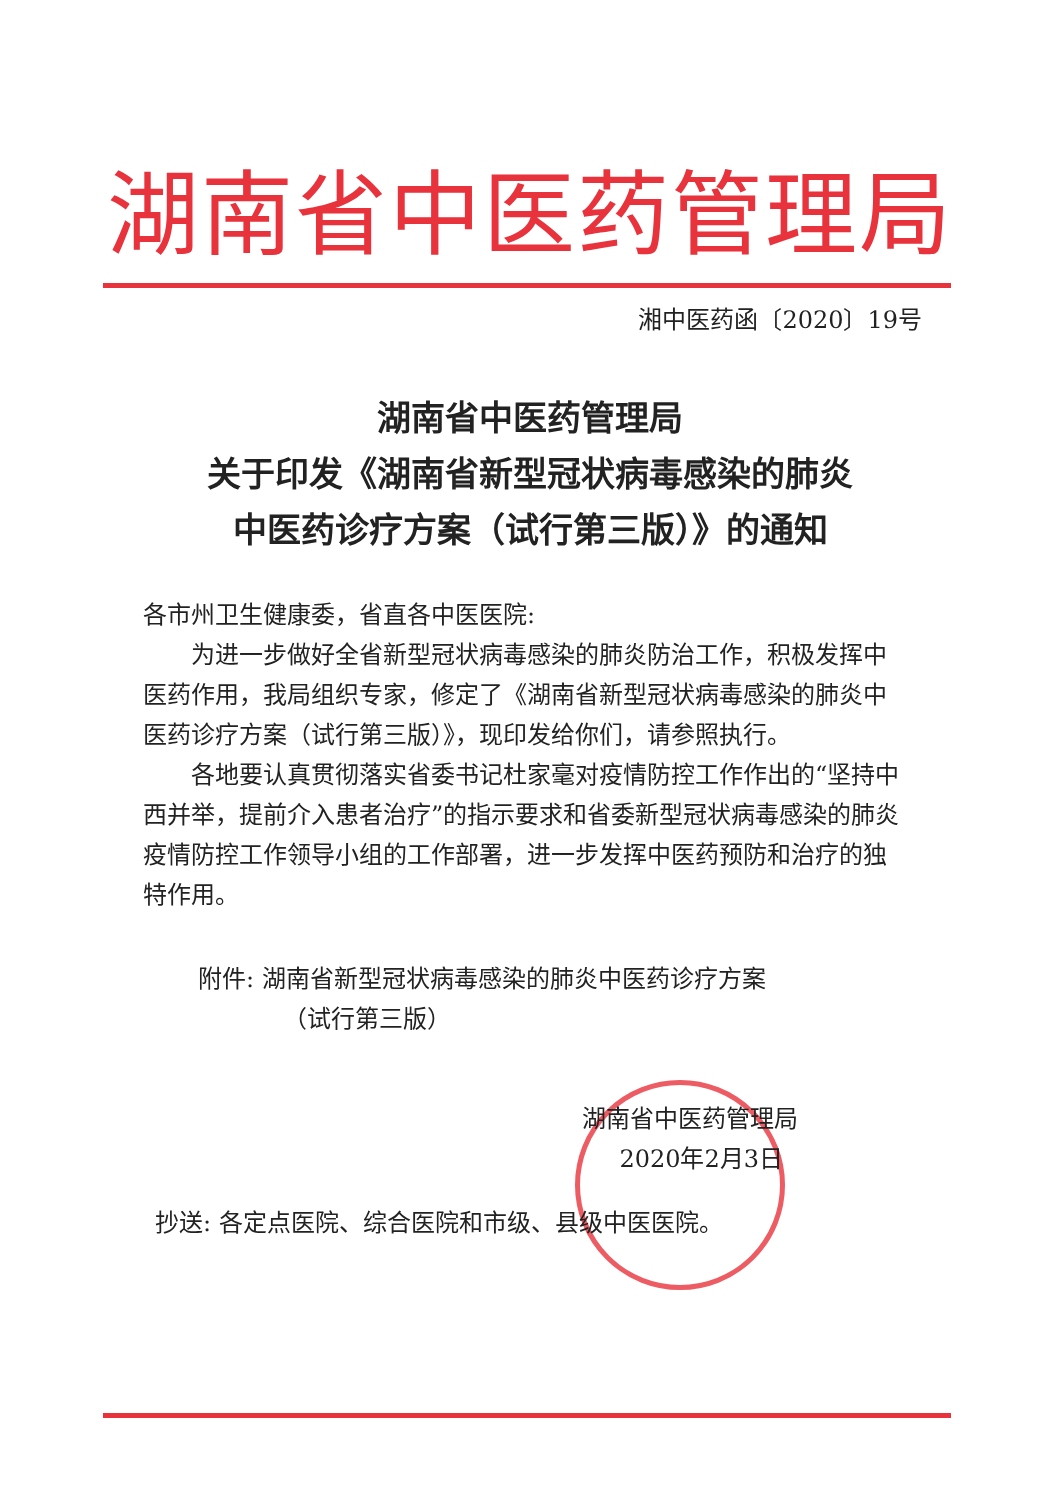湖南省中医药管理局
湘中医药函〔2020〕19号
湖南省中医药管理局
关于印发《湖南省新型冠状病毒感染的肺炎
中医药诊疗方案（试行第三版）》的通知
各市州卫生健康委，省直各中医医院:
为进一步做好全省新型冠状病毒感染的肺炎防治工作，积极发挥中医药作用，我局组织专家，修定了《湖南省新型冠状病毒感染的肺炎中医药诊疗方案（试行第三版）》，现印发给你们，请参照执行。
各地要认真贯彻落实省委书记杜家毫对疫情防控工作作出的“坚持中西并举，提前介入患者治疗”的指示要求和省委新型冠状病毒感染的肺炎疫情防控工作领导小组的工作部署，进一步发挥中医药预防和治疗的独特作用。
附件: 湖南省新型冠状病毒感染的肺炎中医药诊疗方案
（试行第三版）
湖南省中医药管理局
2020年2月3日
抄送: 各定点医院、综合医院和市级、县级中医医院。